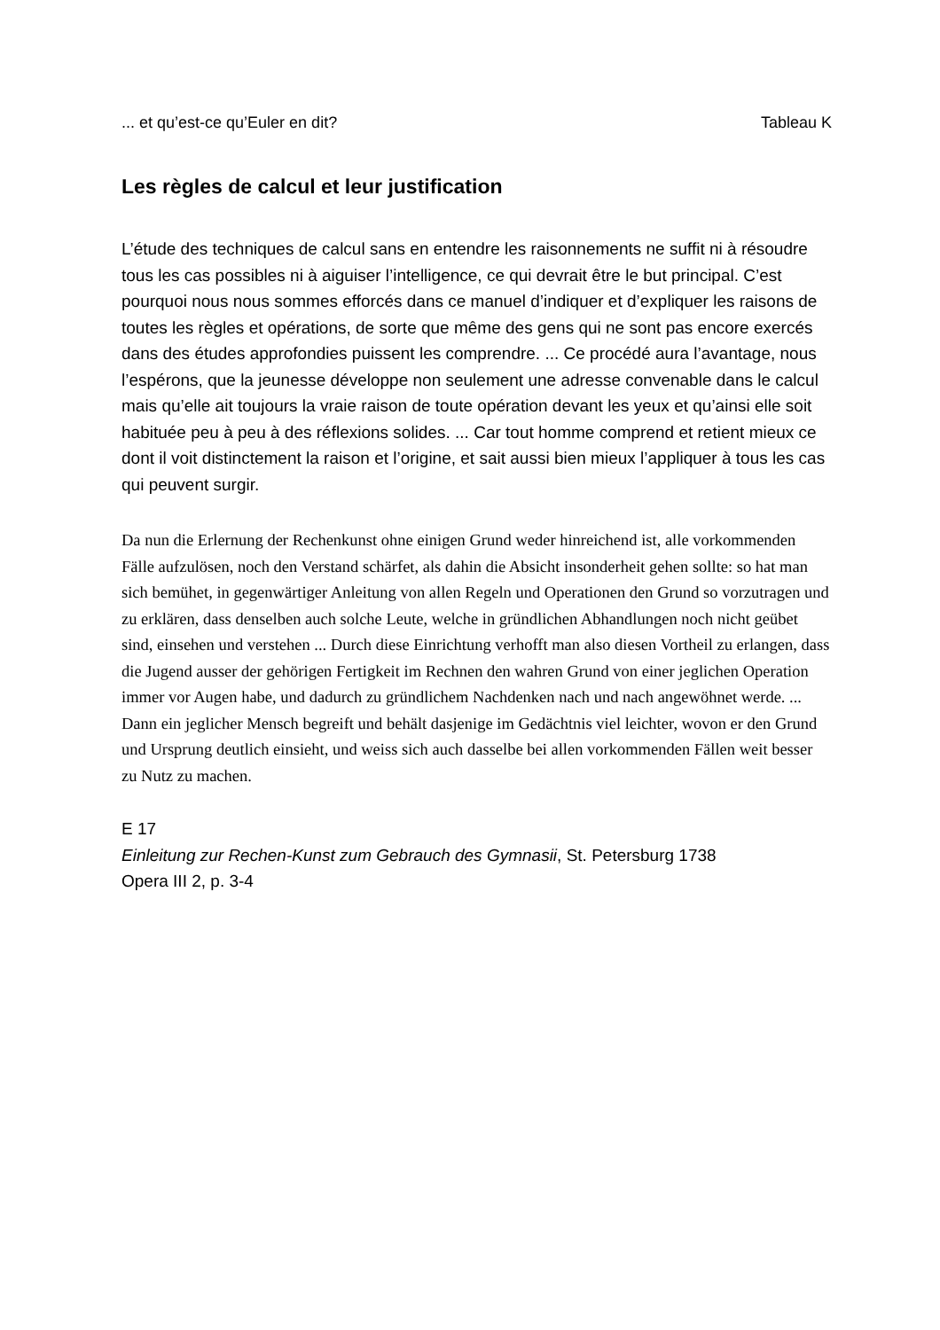... et qu’est-ce qu’Euler en dit? Tableau K
Les règles de calcul et leur justification
L’étude des techniques de calcul sans en entendre les raisonnements ne suffit ni à résoudre tous les cas possibles ni à aiguiser l’intelligence, ce qui devrait être le but principal. C’est pourquoi nous nous sommes efforcés dans ce manuel d’indiquer et d’expliquer les raisons de toutes les règles et opérations, de sorte que même des gens qui ne sont pas encore exercés dans des études approfondies puissent les comprendre. ... Ce procédé aura l’avantage, nous l’espérons, que la jeunesse développe non seulement une adresse convenable dans le calcul mais qu’elle ait toujours la vraie raison de toute opération devant les yeux et qu’ainsi elle soit habituée peu à peu à des réflexions solides. ... Car tout homme comprend et retient mieux ce dont il voit distinctement la raison et l’origine, et sait aussi bien mieux l’appliquer à tous les cas qui peuvent surgir.
Da nun die Erlernung der Rechenkunst ohne einigen Grund weder hinreichend ist, alle vorkommenden Fälle aufzulösen, noch den Verstand schärfet, als dahin die Absicht insonderheit gehen sollte: so hat man sich bemühet, in gegenwärtiger Anleitung von allen Regeln und Operationen den Grund so vorzutragen und zu erklären, dass denselben auch solche Leute, welche in gründlichen Abhandlungen noch nicht geübet sind, einsehen und verstehen ... Durch diese Einrichtung verhofft man also diesen Vortheil zu erlangen, dass die Jugend ausser der gehörigen Fertigkeit im Rechnen den wahren Grund von einer jeglichen Operation immer vor Augen habe, und dadurch zu gründlichem Nachdenken nach und nach angewöhnet werde. ... Dann ein jeglicher Mensch begreift und behält dasjenige im Gedächtnis viel leichter, wovon er den Grund und Ursprung deutlich einsieht, und weiss sich auch dasselbe bei allen vorkommenden Fällen weit besser zu Nutz zu machen.
E 17
Einleitung zur Rechen-Kunst zum Gebrauch des Gymnasii, St. Petersburg 1738
Opera III 2, p. 3-4